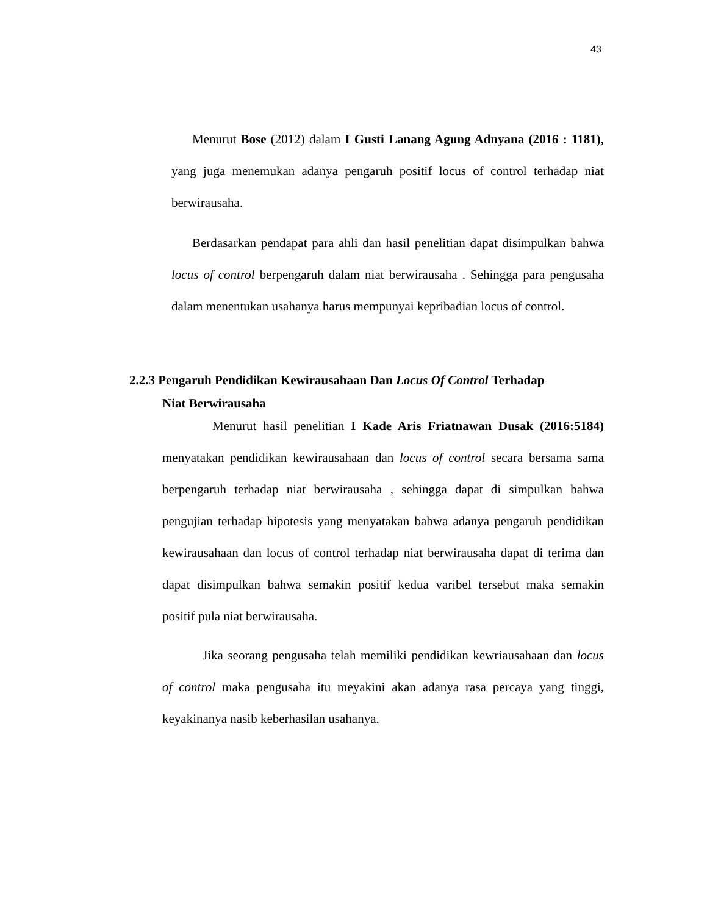43
Menurut Bose (2012) dalam I Gusti Lanang Agung Adnyana (2016 : 1181), yang juga menemukan adanya pengaruh positif locus of control terhadap niat berwirausaha.
Berdasarkan pendapat para ahli dan hasil penelitian dapat disimpulkan bahwa locus of control berpengaruh dalam niat berwirausaha . Sehingga para pengusaha dalam menentukan usahanya harus mempunyai kepribadian locus of control.
2.2.3 Pengaruh Pendidikan Kewirausahaan Dan Locus Of Control Terhadap
Niat Berwirausaha
Menurut hasil penelitian I Kade Aris Friatnawan Dusak (2016:5184) menyatakan pendidikan kewirausahaan dan locus of control secara bersama sama berpengaruh terhadap niat berwirausaha , sehingga dapat di simpulkan bahwa pengujian terhadap hipotesis yang menyatakan bahwa adanya pengaruh pendidikan kewirausahaan dan locus of control terhadap niat berwirausaha dapat di terima dan dapat disimpulkan bahwa semakin positif kedua varibel tersebut maka semakin positif pula niat berwirausaha.
Jika seorang pengusaha telah memiliki pendidikan kewriausahaan dan locus of control maka pengusaha itu meyakini akan adanya rasa percaya yang tinggi, keyakinanya nasib keberhasilan usahanya.